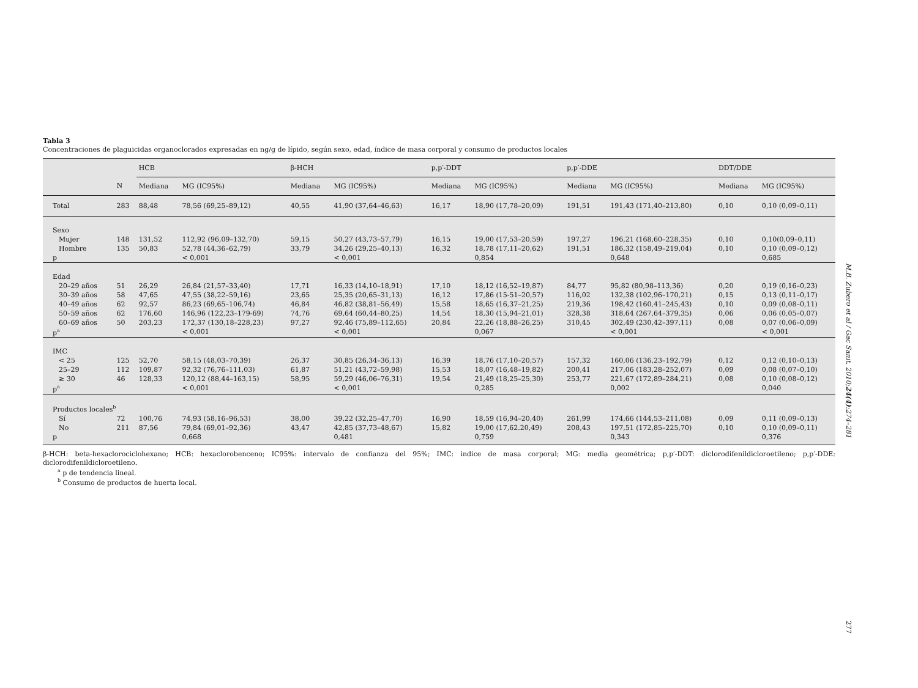Tabla 3
Concentraciones de plaguicidas organoclorados expresadas en ng/g de lípido, según sexo, edad, índice de masa corporal y consumo de productos locales
| | | HCB | | β-HCH | | p,p′-DDT | | p,p′-DDE | | DDT/DDE | |
| --- | --- | --- | --- | --- | --- | --- | --- | --- | --- | --- | --- |
| | N | Mediana | MG (IC95%) | Mediana | MG (IC95%) | Mediana | MG (IC95%) | Mediana | MG (IC95%) | Mediana | MG (IC95%) |
| Total | 283 | 88,48 | 78,56 (69,25–89,12) | 40,55 | 41,90 (37,64–46,63) | 16,17 | 18,90 (17,78–20,09) | 191,51 | 191,43 (171,40–213,80) | 0,10 | 0,10 (0,09–0,11) |
| Sexo | | | | | | | | | | | |
| Mujer | 148 | 131,52 | 112,92 (96,09–132,70) | 59,15 | 50,27 (43,73–57,79) | 16,15 | 19,00 (17,53–20,59) | 197,27 | 196,21 (168,60–228,35) | 0,10 | 0,10(0,09–0,11) |
| Hombre | 135 | 50,83 | 52,78 (44,36–62,79) | 33,79 | 34,26 (29,25–40,13) | 16,32 | 18,78 (17,11–20,62) | 191,51 | 186,32 (158,49–219,04) | 0,10 | 0,10 (0,09–0,12) |
| p | | | < 0,001 | | < 0,001 | | 0,854 | | 0,648 | | 0,685 |
| Edad | | | | | | | | | | | |
| 20–29 años | 51 | 26,29 | 26,84 (21,57–33,40) | 17,71 | 16,33 (14,10–18,91) | 17,10 | 18,12 (16,52–19,87) | 84,77 | 95,82 (80,98–113,36) | 0,20 | 0,19 (0,16–0,23) |
| 30–39 años | 58 | 47,65 | 47,55 (38,22–59,16) | 23,65 | 25,35 (20,65–31,13) | 16,12 | 17,86 (15-51–20,57) | 116,02 | 132,38 (102,96–170,21) | 0,15 | 0,13 (0,11–0,17) |
| 40–49 años | 62 | 92,57 | 86,23 (69,65–106,74) | 46,84 | 46,82 (38,81–56,49) | 15,58 | 18,65 (16,37–21,25) | 219,36 | 198,42 (160,41–245,43) | 0,10 | 0,09 (0,08–0,11) |
| 50–59 años | 62 | 176,60 | 146,96 (122,23–179-69) | 74,76 | 69,64 (60,44–80,25) | 14,54 | 18,30 (15,94–21,01) | 328,38 | 318,64 (267,64–379,35) | 0,06 | 0,06 (0,05–0,07) |
| 60–69 años | 50 | 203,23 | 172,37 (130,18–228,23) | 97,27 | 92,46 (75,89–112,65) | 20,84 | 22,26 (18,88–26,25) | 310,45 | 302,49 (230,42–397,11) | 0,08 | 0,07 (0,06–0,09) |
| p<sup>a</sup> | | | < 0,001 | | < 0,001 | | 0,067 | | < 0,001 | | < 0,001 |
| IMC | | | | | | | | | | | |
| < 25 | 125 | 52,70 | 58,15 (48,03–70,39) | 26,37 | 30,85 (26,34–36,13) | 16,39 | 18,76 (17,10–20,57) | 157,32 | 160,06 (136,23–192,79) | 0,12 | 0,12 (0,10–0,13) |
| 25–29 | 112 | 109,87 | 92,32 (76,76–111,03) | 61,87 | 51,21 (43,72–59,98) | 15,53 | 18,07 (16,48–19,82) | 200,41 | 217,06 (183,28–252,07) | 0,09 | 0,08 (0,07–0,10) |
| ≥ 30 | 46 | 128,33 | 120,12 (88,44–163,15) | 58,95 | 59,29 (46,06–76,31) | 19,54 | 21,49 (18,25–25,30) | 253,77 | 221,67 (172,89–284,21) | 0,08 | 0,10 (0,08–0,12) |
| p<sup>a</sup> | | | < 0,001 | | < 0,001 | | 0,285 | | 0,002 | | 0,040 |
| Productos locales<sup>b</sup> | | | | | | | | | | | |
| Sí | 72 | 100,76 | 74,93 (58,16–96,53) | 38,00 | 39,22 (32,25–47,70) | 16,90 | 18,59 (16,94–20,40) | 261,99 | 174,66 (144,53–211,08) | 0,09 | 0,11 (0,09–0,13) |
| No | 211 | 87,56 | 79,84 (69,01–92,36) | 43,47 | 42,85 (37,73–48,67) | 15,82 | 19,00 (17,62.20,49) | 208,43 | 197,51 (172,85–225,70) | 0,10 | 0,10 (0,09–0,11) |
| p | | | 0,668 | | 0,481 | | 0,759 | | 0,343 | | 0,376 |
β-HCH: beta-hexaclorociclohexano; HCB: hexaclorobenceno; IC95%: intervalo de confianza del 95%; IMC: indice de masa corporal; MG: media geométrica; p,p′-DDT: diclorodifenildicloroetileno; p,p′-DDE: diclorodifenildicloroetileno.
<sup>a</sup> p de tendencia lineal.
<sup>b</sup> Consumo de productos de huerta local.
M.B. Zubero et al / Gac Sanit. 2010;24(4):274–281
277